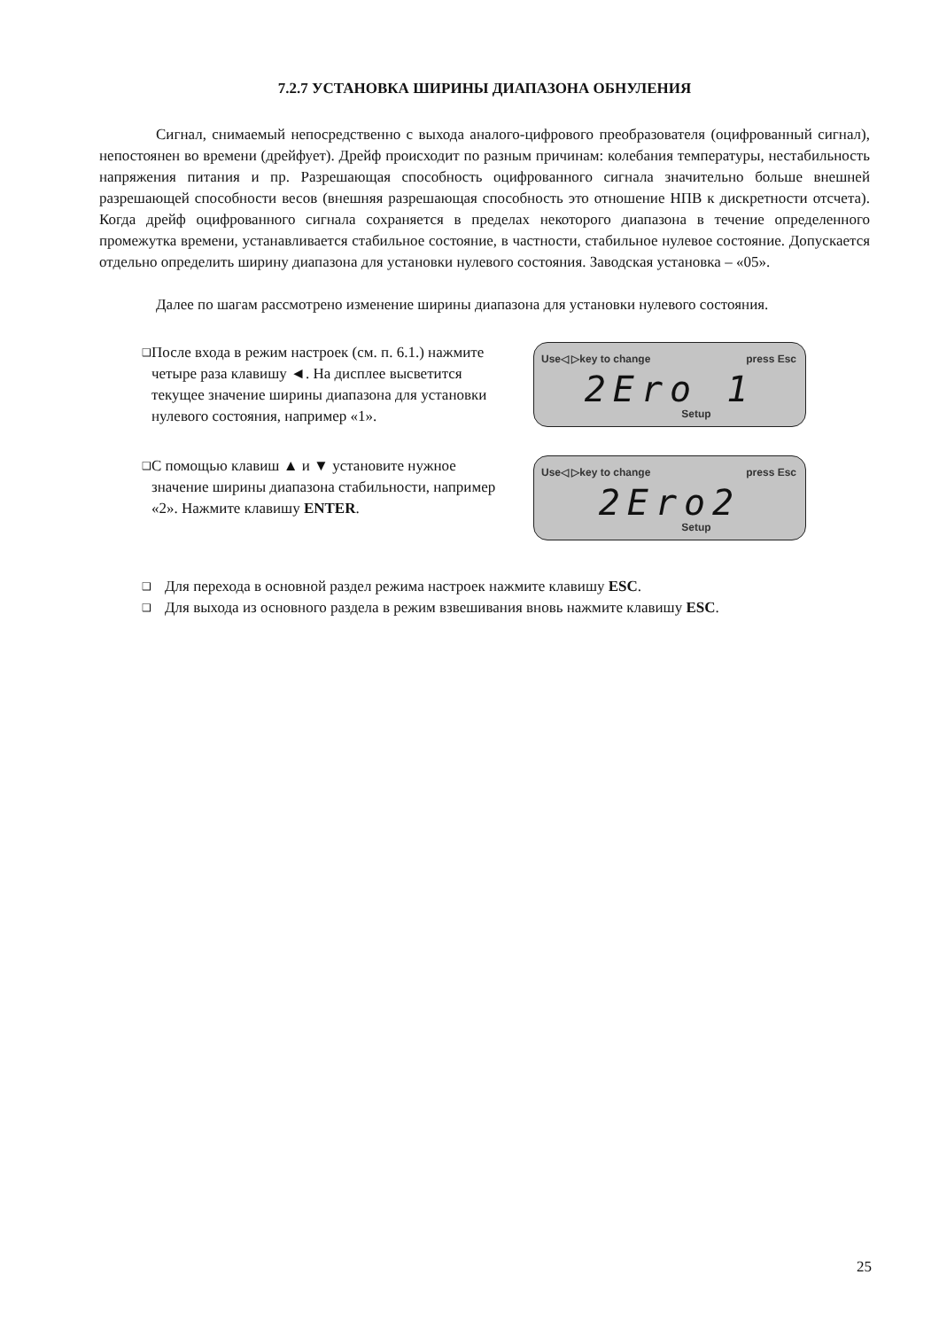7.2.7 УСТАНОВКА ШИРИНЫ ДИАПАЗОНА ОБНУЛЕНИЯ
Сигнал, снимаемый непосредственно с выхода аналого-цифрового преобразователя (оцифрованный сигнал), непостоянен во времени (дрейфует). Дрейф происходит по разным причинам: колебания температуры, нестабильность напряжения питания и пр. Разрешающая способность оцифрованного сигнала значительно больше внешней разрешающей способности весов (внешняя разрешающая способность это отношение НПВ к дискретности отсчета). Когда дрейф оцифрованного сигнала сохраняется в пределах некоторого диапазона в течение определенного промежутка времени, устанавливается стабильное состояние, в частности, стабильное нулевое состояние. Допускается отдельно определить ширину диапазона для установки нулевого состояния. Заводская установка – «05».
Далее по шагам рассмотрено изменение ширины диапазона для установки нулевого состояния.
❑ После входа в режим настроек (см. п. 6.1.) нажмите четыре раза клавишу ◄. На дисплее высветится текущее значение ширины диапазона для установки нулевого состояния, например «1».
Use◁ ▷key to change press Esc
2Ero 1
Setup
❑ С помощью клавиш ▲ и ▼ установите нужное значение ширины диапазона стабильности, например «2». Нажмите клавишу ENTER.
Use◁ ▷key to change press Esc
2Ero2
Setup
❑ Для перехода в основной раздел режима настроек нажмите клавишу ESC.
❑ Для выхода из основного раздела в режим взвешивания вновь нажмите клавишу ESC.
25